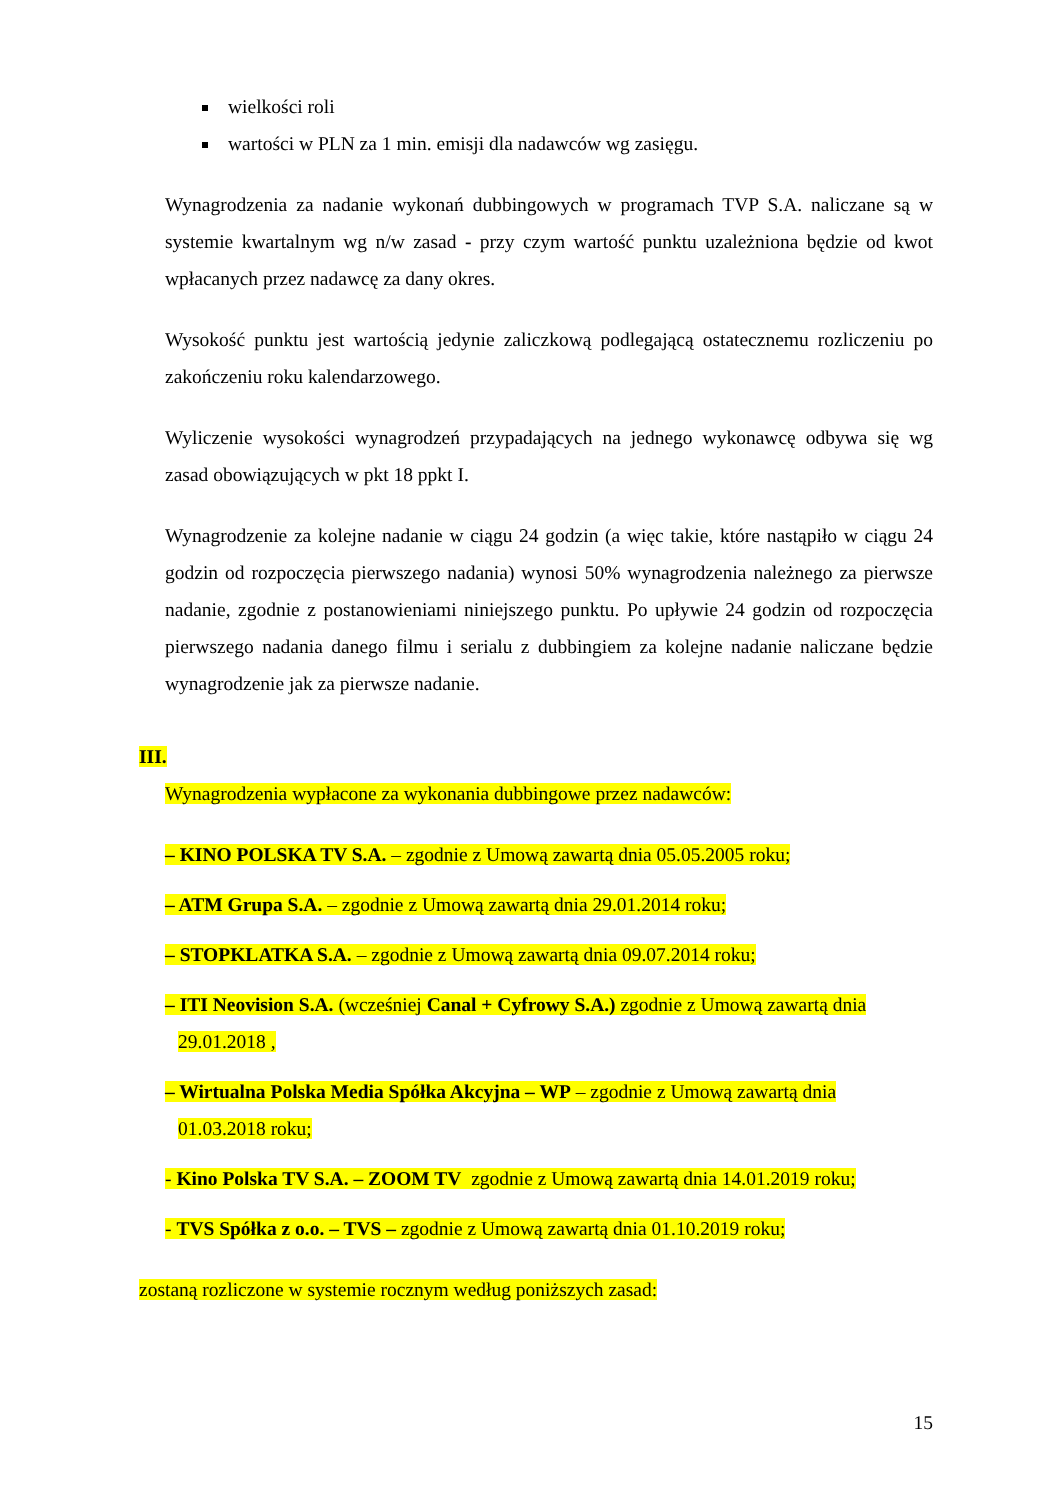wielkości roli
wartości w PLN za 1 min. emisji dla nadawców wg zasięgu.
Wynagrodzenia za nadanie wykonań dubbingowych w programach TVP S.A. naliczane są w systemie kwartalnym wg n/w zasad - przy czym wartość punktu uzależniona będzie od kwot wpłacanych przez nadawcę za dany okres.
Wysokość punktu jest wartością jedynie zaliczkową podlegającą ostatecznemu rozliczeniu po zakończeniu roku kalendarzowego.
Wyliczenie wysokości wynagrodzeń przypadających na jednego wykonawcę odbywa się wg zasad obowiązujących w pkt 18 ppkt I.
Wynagrodzenie za kolejne nadanie w ciągu 24 godzin (a więc takie, które nastąpiło w ciągu 24 godzin od rozpoczęcia pierwszego nadania) wynosi 50% wynagrodzenia należnego za pierwsze nadanie, zgodnie z postanowieniami niniejszego punktu. Po upływie 24 godzin od rozpoczęcia pierwszego nadania danego filmu i serialu z dubbingiem za kolejne nadanie naliczane będzie wynagrodzenie jak za pierwsze nadanie.
III.
Wynagrodzenia wypłacone za wykonania dubbingowe przez nadawców:
– KINO POLSKA TV S.A. – zgodnie z Umową zawartą dnia 05.05.2005 roku;
– ATM Grupa S.A. – zgodnie z Umową zawartą dnia 29.01.2014 roku;
– STOPKLATKA S.A. – zgodnie z Umową zawartą dnia 09.07.2014 roku;
– ITI Neovision S.A. (wcześniej Canal + Cyfrowy S.A.) zgodnie z Umową zawartą dnia
29.01.2018 ,
– Wirtualna Polska Media Spółka Akcyjna – WP – zgodnie z Umową zawartą dnia
01.03.2018 roku;
- Kino Polska TV S.A. – ZOOM TV zgodnie z Umową zawartą dnia 14.01.2019 roku;
- TVS Spółka z o.o. – TVS – zgodnie z Umową zawartą dnia 01.10.2019 roku;
zostaną rozliczone w systemie rocznym według poniższych zasad:
15